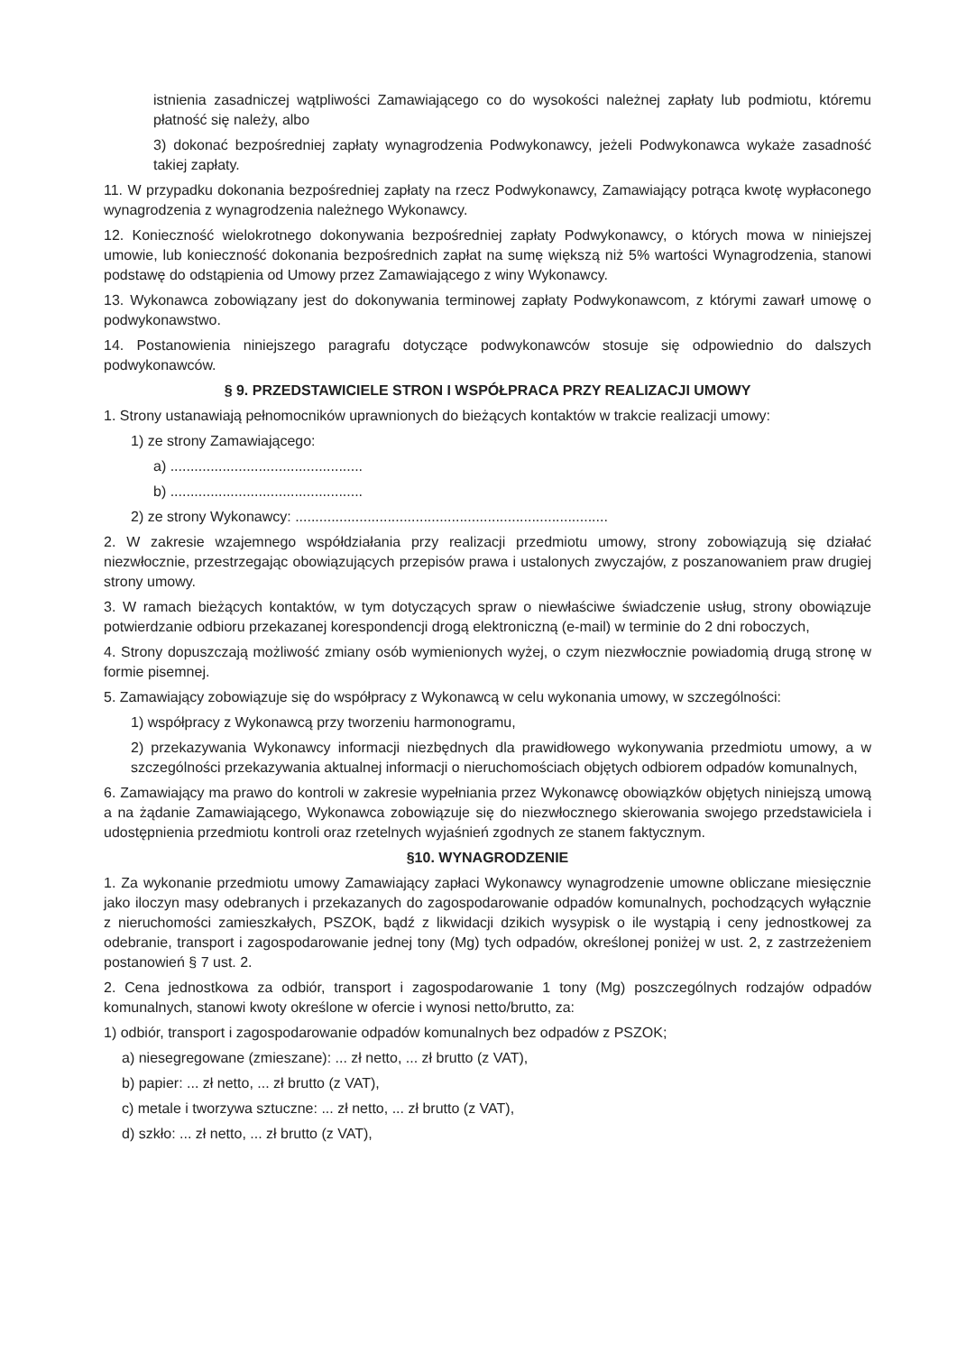istnienia zasadniczej wątpliwości Zamawiającego co do wysokości należnej zapłaty lub podmiotu, któremu płatność się należy, albo
3) dokonać bezpośredniej zapłaty wynagrodzenia Podwykonawcy, jeżeli Podwykonawca wykaże zasadność takiej zapłaty.
11. W przypadku dokonania bezpośredniej zapłaty na rzecz Podwykonawcy, Zamawiający potrąca kwotę wypłaconego wynagrodzenia z wynagrodzenia należnego Wykonawcy.
12. Konieczność wielokrotnego dokonywania bezpośredniej zapłaty Podwykonawcy, o których mowa w niniejszej umowie, lub konieczność dokonania bezpośrednich zapłat na sumę większą niż 5% wartości Wynagrodzenia, stanowi podstawę do odstąpienia od Umowy przez Zamawiającego z winy Wykonawcy.
13. Wykonawca zobowiązany jest do dokonywania terminowej zapłaty Podwykonawcom, z którymi zawarł umowę o podwykonawstwo.
14. Postanowienia niniejszego paragrafu dotyczące podwykonawców stosuje się odpowiednio do dalszych podwykonawców.
§ 9. PRZEDSTAWICIELE STRON I WSPÓŁPRACA PRZY REALIZACJI UMOWY
1. Strony ustanawiają pełnomocników uprawnionych do bieżących kontaktów w trakcie realizacji umowy:
1) ze strony Zamawiającego:
a) ................................................
b) ................................................
2) ze strony Wykonawcy: ..............................................................................
2. W zakresie wzajemnego współdziałania przy realizacji przedmiotu umowy, strony zobowiązują się działać niezwłocznie, przestrzegając obowiązujących przepisów prawa i ustalonych zwyczajów, z poszanowaniem praw drugiej strony umowy.
3. W ramach bieżących kontaktów, w tym dotyczących spraw o niewłaściwe świadczenie usług, strony obowiązuje potwierdzanie odbioru przekazanej korespondencji drogą elektroniczną (e-mail) w terminie do 2 dni roboczych,
4. Strony dopuszczają możliwość zmiany osób wymienionych wyżej, o czym niezwłocznie powiadomią drugą stronę w formie pisemnej.
5. Zamawiający zobowiązuje się do współpracy z Wykonawcą w celu wykonania umowy, w szczególności:
1) współpracy z Wykonawcą przy tworzeniu harmonogramu,
2) przekazywania Wykonawcy informacji niezbędnych dla prawidłowego wykonywania przedmiotu umowy, a w szczególności przekazywania aktualnej informacji o nieruchomościach objętych odbiorem odpadów komunalnych,
6. Zamawiający ma prawo do kontroli w zakresie wypełniania przez Wykonawcę obowiązków objętych niniejszą umową a na żądanie Zamawiającego, Wykonawca zobowiązuje się do niezwłocznego skierowania swojego przedstawiciela i udostępnienia przedmiotu kontroli oraz rzetelnych wyjaśnień zgodnych ze stanem faktycznym.
§10. WYNAGRODZENIE
1. Za wykonanie przedmiotu umowy Zamawiający zapłaci Wykonawcy wynagrodzenie umowne obliczane miesięcznie jako iloczyn masy odebranych i przekazanych do zagospodarowanie odpadów komunalnych, pochodzących wyłącznie z nieruchomości zamieszkałych, PSZOK, bądź z likwidacji dzikich wysypisk o ile wystąpią i ceny jednostkowej za odebranie, transport i zagospodarowanie jednej tony (Mg) tych odpadów, określonej poniżej w ust. 2, z zastrzeżeniem postanowień § 7 ust. 2.
2. Cena jednostkowa za odbiór, transport i zagospodarowanie 1 tony (Mg) poszczególnych rodzajów odpadów komunalnych, stanowi kwoty określone w ofercie i wynosi netto/brutto, za:
1) odbiór, transport i zagospodarowanie odpadów komunalnych bez odpadów z PSZOK;
a) niesegregowane (zmieszane): ... zł netto, ... zł brutto (z VAT),
b) papier: ... zł netto, ... zł brutto (z VAT),
c) metale i tworzywa sztuczne: ... zł netto, ... zł brutto (z VAT),
d) szkło: ... zł netto, ... zł brutto (z VAT),